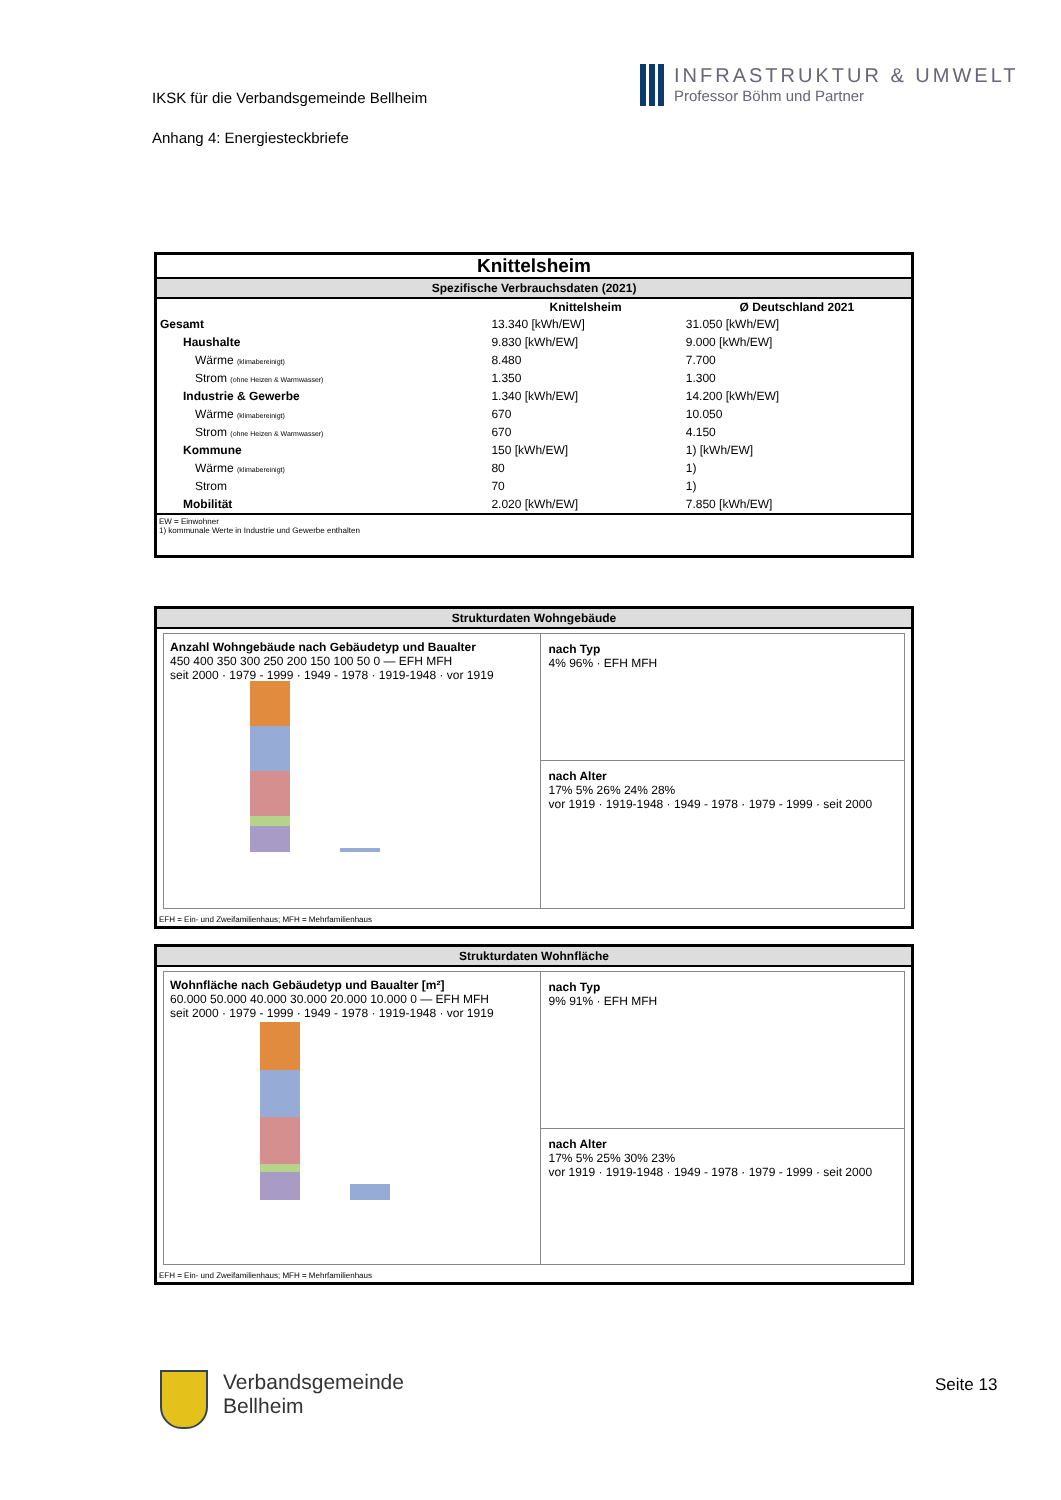IKSK für die Verbandsgemeinde Bellheim
Anhang 4: Energiesteckbriefe
INFRASTRUKTUR & UMWELT
Professor Böhm und Partner
Knittelsheim
Spezifische Verbrauchsdaten (2021)
| | Knittelsheim | Ø Deutschland 2021 |
| --- | --- | --- |
| Gesamt | 13.340 [kWh/EW] | 31.050 [kWh/EW] |
| Haushalte | 9.830 [kWh/EW] | 9.000 [kWh/EW] |
| Wärme (klimabereinigt) | 8.480 | 7.700 |
| Strom (ohne Heizen & Warmwasser) | 1.350 | 1.300 |
| Industrie & Gewerbe | 1.340 [kWh/EW] | 14.200 [kWh/EW] |
| Wärme (klimabereinigt) | 670 | 10.050 |
| Strom (ohne Heizen & Warmwasser) | 670 | 4.150 |
| Kommune | 150 [kWh/EW] | 1) [kWh/EW] |
| Wärme (klimabereinigt) | 80 | 1) |
| Strom | 70 | 1) |
| Mobilität | 2.020 [kWh/EW] | 7.850 [kWh/EW] |
EW = Einwohner
1) kommunale Werte in Industrie und Gewerbe enthalten
Strukturdaten Wohngebäude
Anzahl Wohngebäude nach Gebäudetyp und Baualter
450 400 350 300 250 200 150 100 50 0 — EFH MFH
seit 2000 · 1979 - 1999 · 1949 - 1978 · 1919-1948 · vor 1919
nach Typ
4% 96% · EFH MFH
nach Alter
17% 5% 26% 24% 28%
vor 1919 · 1919-1948 · 1949 - 1978 · 1979 - 1999 · seit 2000
EFH = Ein- und Zweifamilienhaus; MFH = Mehrfamilienhaus
Strukturdaten Wohnfläche
Wohnfläche nach Gebäudetyp und Baualter [m²]
60.000 50.000 40.000 30.000 20.000 10.000 0 — EFH MFH
seit 2000 · 1979 - 1999 · 1949 - 1978 · 1919-1948 · vor 1919
nach Typ
9% 91% · EFH MFH
nach Alter
17% 5% 25% 30% 23%
vor 1919 · 1919-1948 · 1949 - 1978 · 1979 - 1999 · seit 2000
EFH = Ein- und Zweifamilienhaus; MFH = Mehrfamilienhaus
Verbandsgemeinde
Bellheim
Seite 13